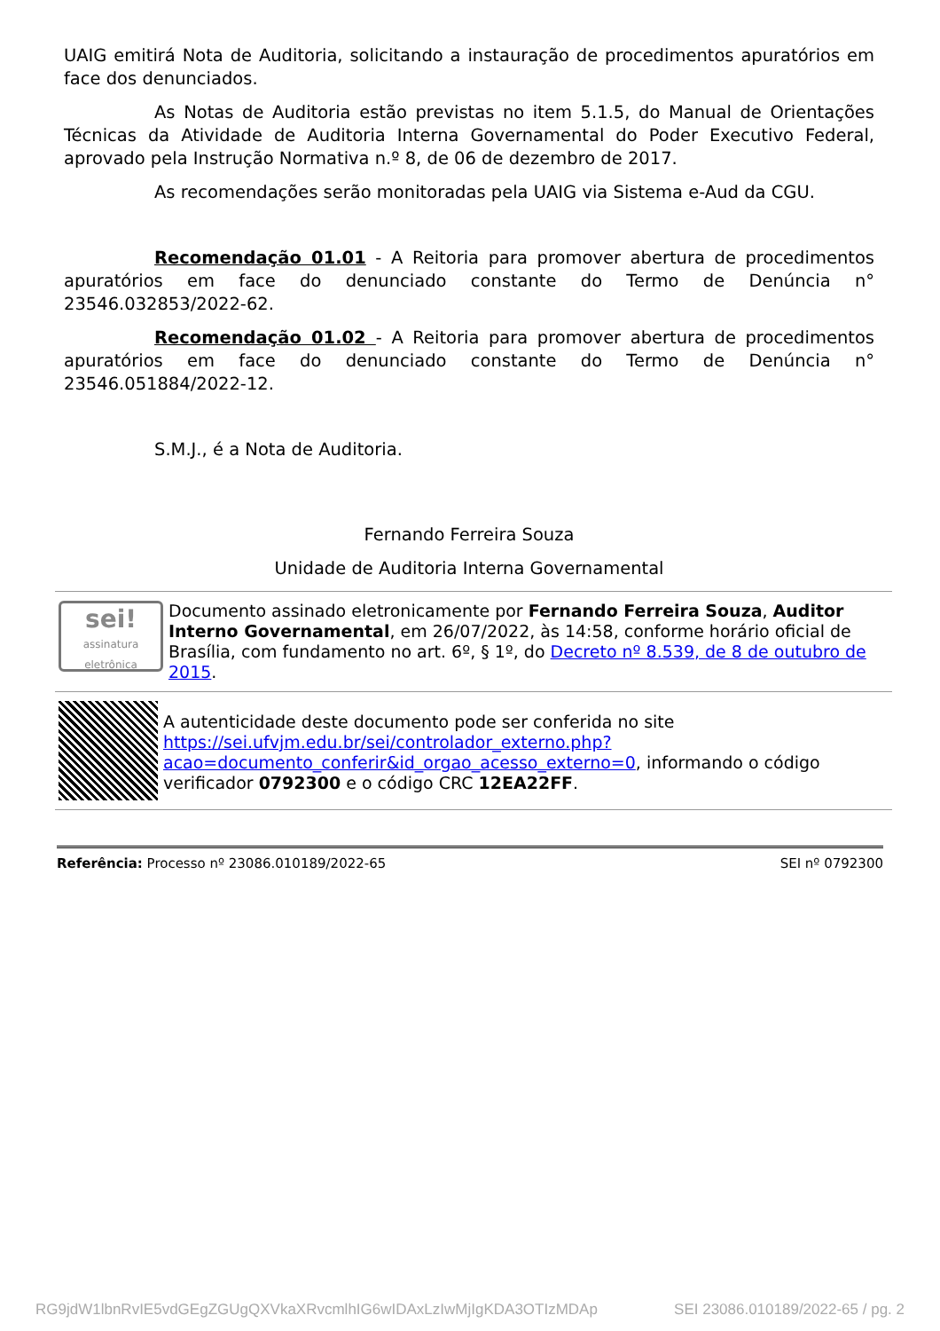UAIG emitirá Nota de Auditoria, solicitando a instauração de procedimentos apuratórios em face dos denunciados.
As Notas de Auditoria estão previstas no item 5.1.5, do Manual de Orientações Técnicas da Atividade de Auditoria Interna Governamental do Poder Executivo Federal, aprovado pela Instrução Normativa n.º 8, de 06 de dezembro de 2017.
As recomendações serão monitoradas pela UAIG via Sistema e-Aud da CGU.
Recomendação 01.01 - A Reitoria para promover abertura de procedimentos apuratórios em face do denunciado constante do Termo de Denúncia n° 23546.032853/2022-62.
Recomendação 01.02 - A Reitoria para promover abertura de procedimentos apuratórios em face do denunciado constante do Termo de Denúncia n° 23546.051884/2022-12.
S.M.J., é a Nota de Auditoria.
Fernando Ferreira Souza
Unidade de Auditoria Interna Governamental
sei!
assinatura eletrônica
Documento assinado eletronicamente por Fernando Ferreira Souza, Auditor Interno Governamental, em 26/07/2022, às 14:58, conforme horário oficial de Brasília, com fundamento no art. 6º, § 1º, do Decreto nº 8.539, de 8 de outubro de 2015.
A autenticidade deste documento pode ser conferida no site https://sei.ufvjm.edu.br/sei/controlador_externo.php?acao=documento_conferir&id_orgao_acesso_externo=0, informando o código verificador 0792300 e o código CRC 12EA22FF.
Referência: Processo nº 23086.010189/2022-65 SEI nº 0792300
RG9jdW1lbnRvIE5vdGEgZGUgQXVkaXRvcmlhIG6wIDAxLzIwMjIgKDA3OTIzMDAp SEI 23086.010189/2022-65 / pg. 2